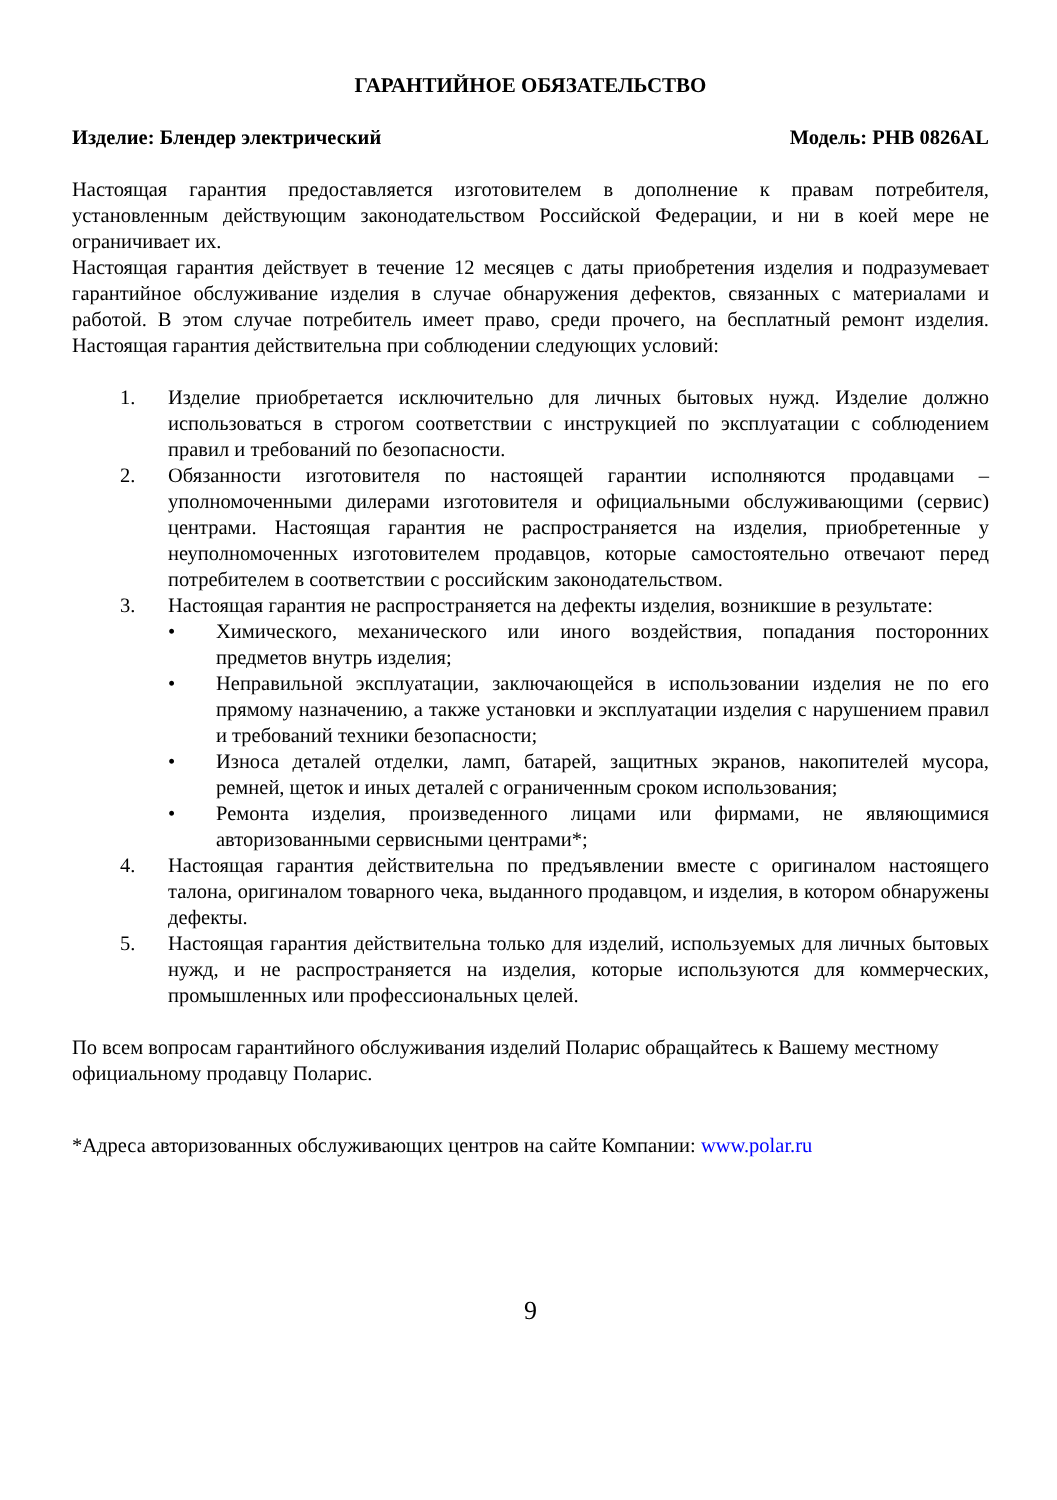ГАРАНТИЙНОЕ ОБЯЗАТЕЛЬСТВО
Изделие: Блендер электрический Модель: PHB 0826AL
Настоящая гарантия предоставляется изготовителем в дополнение к правам потребителя, установленным действующим законодательством Российской Федерации, и ни в коей мере не ограничивает их.
Настоящая гарантия действует в течение 12 месяцев с даты приобретения изделия и подразумевает гарантийное обслуживание изделия в случае обнаружения дефектов, связанных с материалами и работой. В этом случае потребитель имеет право, среди прочего, на бесплатный ремонт изделия. Настоящая гарантия действительна при соблюдении следующих условий:
1. Изделие приобретается исключительно для личных бытовых нужд. Изделие должно использоваться в строгом соответствии с инструкцией по эксплуатации с соблюдением правил и требований по безопасности.
2. Обязанности изготовителя по настоящей гарантии исполняются продавцами – уполномоченными дилерами изготовителя и официальными обслуживающими (сервис) центрами. Настоящая гарантия не распространяется на изделия, приобретенные у неуполномоченных изготовителем продавцов, которые самостоятельно отвечают перед потребителем в соответствии с российским законодательством.
3. Настоящая гарантия не распространяется на дефекты изделия, возникшие в результате:
• Химического, механического или иного воздействия, попадания посторонних предметов внутрь изделия;
• Неправильной эксплуатации, заключающейся в использовании изделия не по его прямому назначению, а также установки и эксплуатации изделия с нарушением правил и требований техники безопасности;
• Износа деталей отделки, ламп, батарей, защитных экранов, накопителей мусора, ремней, щеток и иных деталей с ограниченным сроком использования;
• Ремонта изделия, произведенного лицами или фирмами, не являющимися авторизованными сервисными центрами*;
4. Настоящая гарантия действительна по предъявлении вместе с оригиналом настоящего талона, оригиналом товарного чека, выданного продавцом, и изделия, в котором обнаружены дефекты.
5. Настоящая гарантия действительна только для изделий, используемых для личных бытовых нужд, и не распространяется на изделия, которые используются для коммерческих, промышленных или профессиональных целей.
По всем вопросам гарантийного обслуживания изделий Поларис обращайтесь к Вашему местному официальному продавцу Поларис.
*Адреса авторизованных обслуживающих центров на сайте Компании: www.polar.ru
9